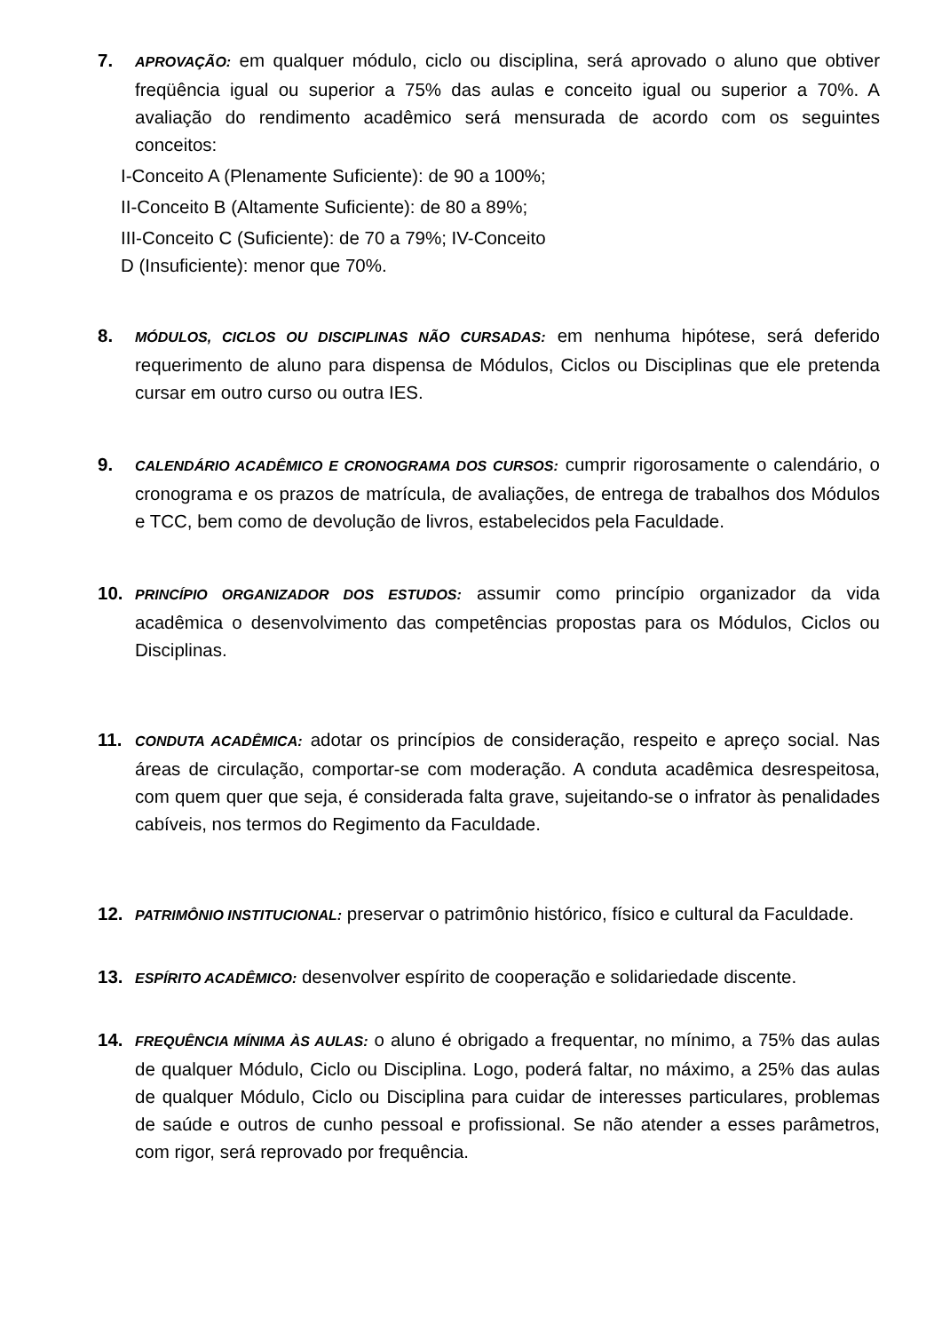7.
APROVAÇÃO: em qualquer módulo, ciclo ou disciplina, será aprovado o aluno que obtiver freqüência igual ou superior a 75% das aulas e conceito igual ou superior a 70%. A avaliação do rendimento acadêmico será mensurada de acordo com os seguintes conceitos:
I-Conceito A (Plenamente Suficiente): de 90 a 100%;
II-Conceito B (Altamente Suficiente): de 80 a 89%;
III-Conceito C (Suficiente): de 70 a 79%; IV-Conceito
D (Insuficiente): menor que 70%.
8.
MÓDULOS, CICLOS OU DISCIPLINAS NÃO CURSADAS: em nenhuma hipótese, será deferido requerimento de aluno para dispensa de Módulos, Ciclos ou Disciplinas que ele pretenda cursar em outro curso ou outra IES.
9.
CALENDÁRIO ACADÊMICO E CRONOGRAMA DOS CURSOS: cumprir rigorosamente o calendário, o cronograma e os prazos de matrícula, de avaliações, de entrega de trabalhos dos Módulos e TCC, bem como de devolução de livros, estabelecidos pela Faculdade.
10.
PRINCÍPIO ORGANIZADOR DOS ESTUDOS: assumir como princípio organizador da vida acadêmica o desenvolvimento das competências propostas para os Módulos, Ciclos ou Disciplinas.
11.
CONDUTA ACADÊMICA: adotar os princípios de consideração, respeito e apreço social. Nas áreas de circulação, comportar-se com moderação. A conduta acadêmica desrespeitosa, com quem quer que seja, é considerada falta grave, sujeitando-se o infrator às penalidades cabíveis, nos termos do Regimento da Faculdade.
12.
PATRIMÔNIO INSTITUCIONAL: preservar o patrimônio histórico, físico e cultural da Faculdade.
13.
ESPÍRITO ACADÊMICO: desenvolver espírito de cooperação e solidariedade discente.
14.
FREQUÊNCIA MÍNIMA ÀS AULAS: o aluno é obrigado a frequentar, no mínimo, a 75% das aulas de qualquer Módulo, Ciclo ou Disciplina. Logo, poderá faltar, no máximo, a 25% das aulas de qualquer Módulo, Ciclo ou Disciplina para cuidar de interesses particulares, problemas de saúde e outros de cunho pessoal e profissional. Se não atender a esses parâmetros, com rigor, será reprovado por frequência.